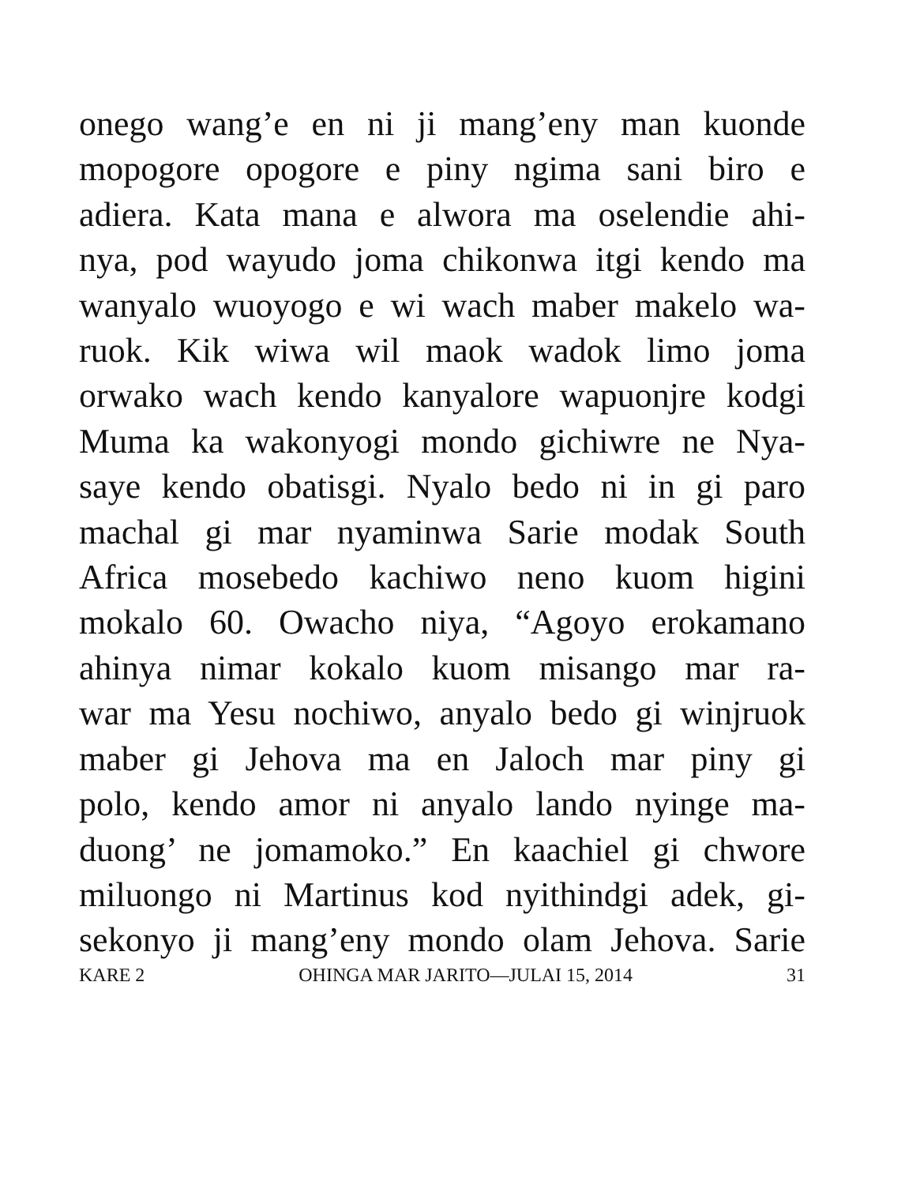onego wang’e en ni ji mang’eny man kuonde
mopogore opogore e piny ngima sani biro e
adiera. Kata mana e alwora ma oselendie ahi-
nya, pod wayudo joma chikonwa itgi kendo ma
wanyalo wuoyogo e wi wach maber makelo wa-
ruok. Kik wiwa wil maok wadok limo joma
orwako wach kendo kanyalore wapuonjre kodgi
Muma ka wakonyogi mondo gichiwre ne Nya-
saye kendo obatisgi. Nyalo bedo ni in gi paro
machal gi mar nyaminwa Sarie modak South
Africa mosebedo kachiwo neno kuom higini
mokalo 60. Owacho niya, “Agoyo erokamano
ahinya nimar kokalo kuom misango mar ra-
war ma Yesu nochiwo, anyalo bedo gi winjruok
maber gi Jehova ma en Jaloch mar piny gi
polo, kendo amor ni anyalo lando nyinge ma-
duong’ ne jomamoko.” En kaachiel gi chwore
miluongo ni Martinus kod nyithindgi adek, gi-
sekonyo ji mang’eny mondo olam Jehova. Sarie
KARE 2 OHINGA MAR JARITO—JULAI 15, 2014 31